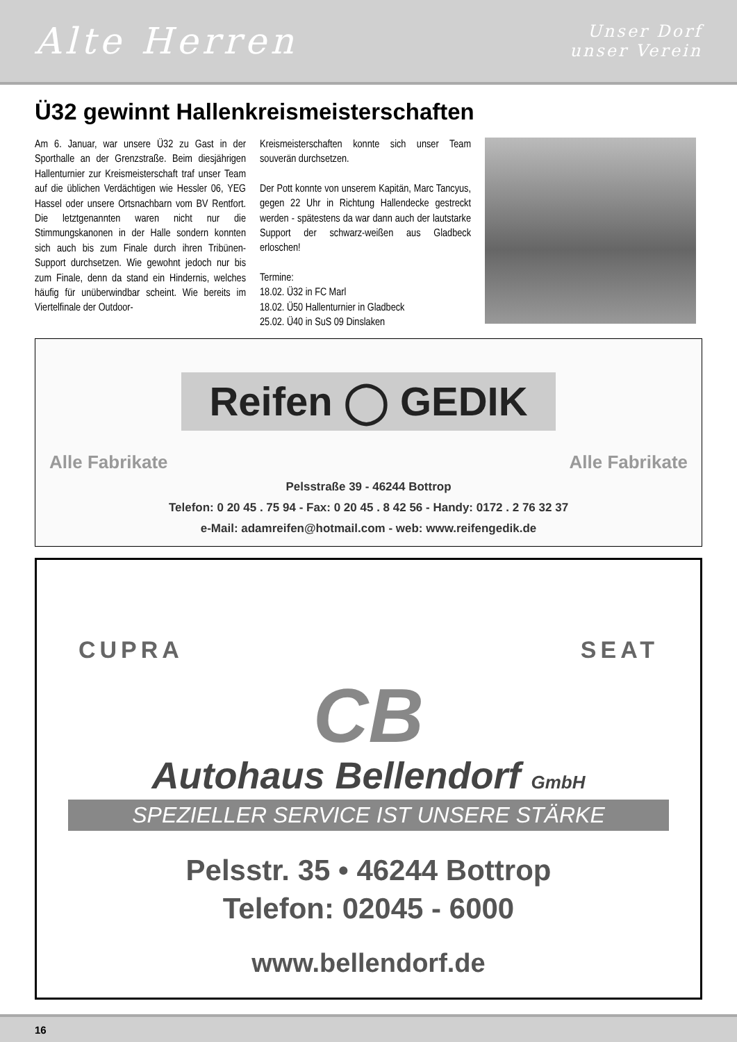Alte Herren
Unser Dorf
unser Verein
Ü32 gewinnt Hallenkreismeisterschaften
Am 6. Januar, war unsere Ü32 zu Gast in der Sporthalle an der Grenzstraße. Beim diesjährigen Hallenturnier zur Kreismeisterschaft traf unser Team auf die üblichen Verdächtigen wie Hessler 06, YEG Hassel oder unsere Ortsnachbarn vom BV Rentfort. Die letztgenannten waren nicht nur die Stimmungskanonen in der Halle sondern konnten sich auch bis zum Finale durch ihren Tribünen-Support durchsetzen. Wie gewohnt jedoch nur bis zum Finale, denn da stand ein Hindernis, welches häufig für unüberwindbar scheint. Wie bereits im Viertelfinale der Outdoor-
Kreismeisterschaften konnte sich unser Team souverän durchsetzen.
Der Pott konnte von unserem Kapitän, Marc Tancyus, gegen 22 Uhr in Richtung Hallendecke gestreckt werden - spätestens da war dann auch der lautstarke Support der schwarz-weißen aus Gladbeck erloschen!
Termine:
18.02. Ü32 in FC Marl
18.02. Ü50 Hallenturnier in Gladbeck
25.02. Ü40 in SuS 09 Dinslaken
Reifen ◯ GEDIK
Alle Fabrikate Alle Fabrikate
Pelsstraße 39 - 46244 Bottrop
Telefon: 0 20 45 . 75 94 - Fax: 0 20 45 . 8 42 56 - Handy: 0172 . 2 76 32 37
e-Mail: adamreifen@hotmail.com - web: www.reifengedik.de
CUPRA SEAT
CB
Autohaus Bellendorf GmbH
SPEZIELLER SERVICE IST UNSERE STÄRKE
Pelsstr. 35 • 46244 Bottrop
Telefon: 02045 - 6000
www.bellendorf.de
16